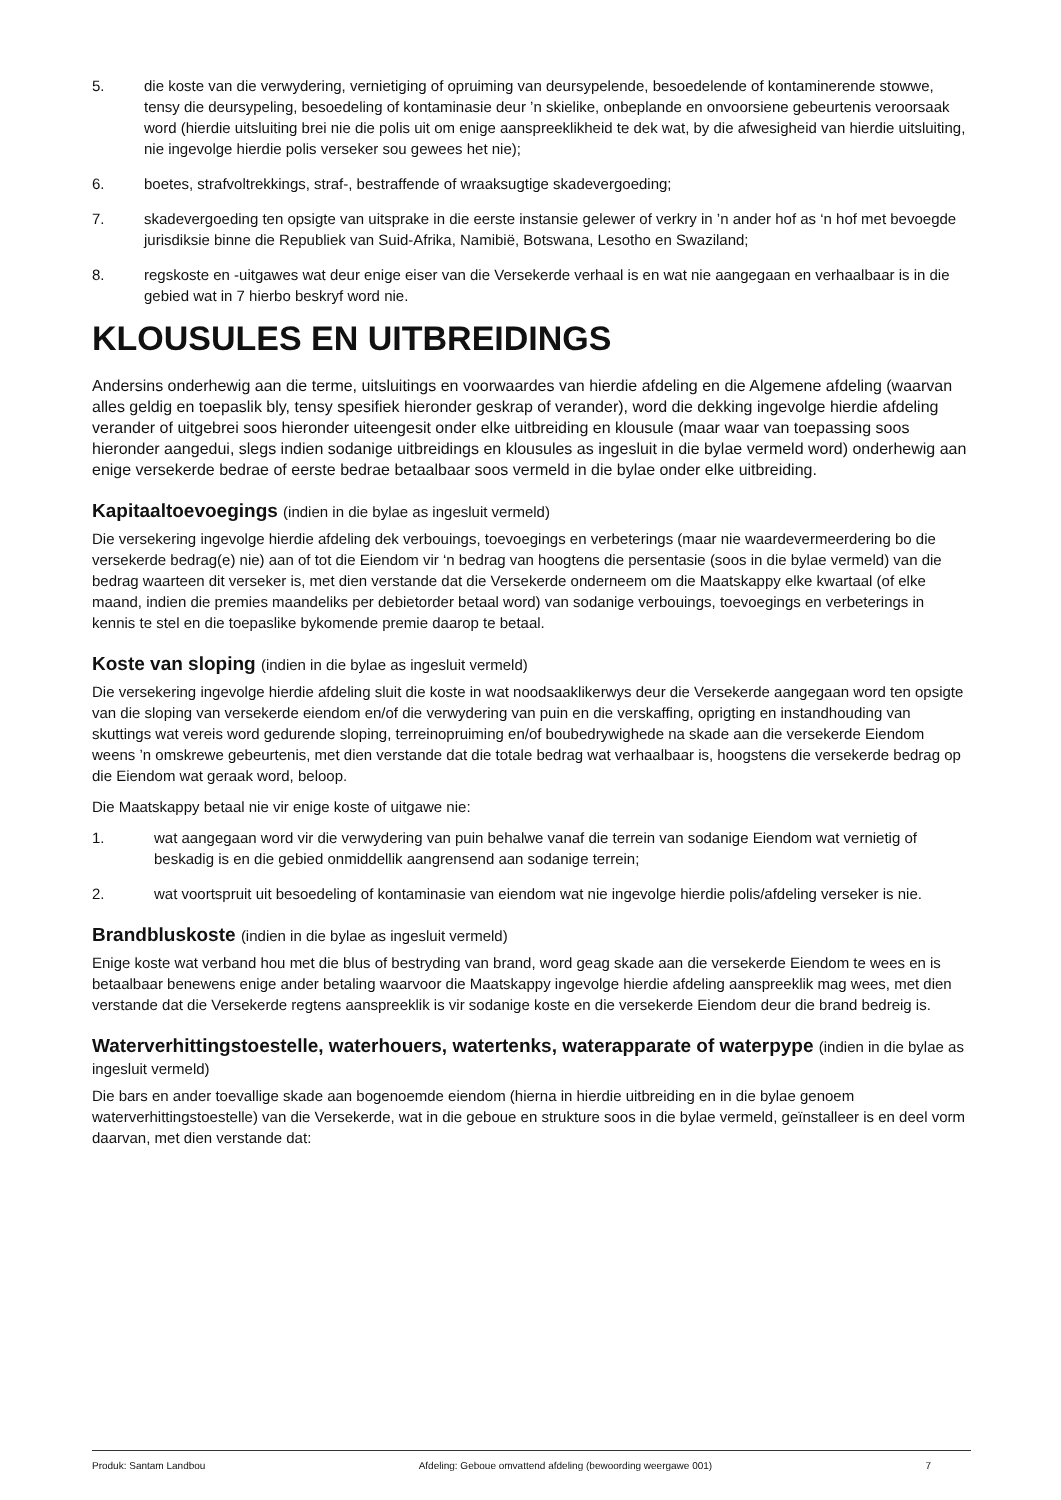5. die koste van die verwydering, vernietiging of opruiming van deursypelende, besoedelende of kontaminerende stowwe, tensy die deursypeling, besoedeling of kontaminasie deur ’n skielike, onbeplande en onvoorsiene gebeurtenis veroorsaak word (hierdie uitsluiting brei nie die polis uit om enige aanspreeklikheid te dek wat, by die afwesigheid van hierdie uitsluiting, nie ingevolge hierdie polis verseker sou gewees het nie);
6. boetes, strafvoltrekkings, straf-, bestraffende of wraaksugtige skadevergoeding;
7. skadevergoeding ten opsigte van uitsprake in die eerste instansie gelewer of verkry in ’n ander hof as ‘n hof met bevoegde jurisdiksie binne die Republiek van Suid-Afrika, Namibië, Botswana, Lesotho en Swaziland;
8. regskoste en -uitgawes wat deur enige eiser van die Versekerde verhaal is en wat nie aangegaan en verhaalbaar is in die gebied wat in 7 hierbo beskryf word nie.
KLOUSULES EN UITBREIDINGS
Andersins onderhewig aan die terme, uitsluitings en voorwaardes van hierdie afdeling en die Algemene afdeling (waarvan alles geldig en toepaslik bly, tensy spesifiek hieronder geskrap of verander), word die dekking ingevolge hierdie afdeling verander of uitgebrei soos hieronder uiteengesit onder elke uitbreiding en klousule (maar waar van toepassing soos hieronder aangedui, slegs indien sodanige uitbreidings en klousules as ingesluit in die bylae vermeld word) onderhewig aan enige versekerde bedrae of eerste bedrae betaalbaar soos vermeld in die bylae onder elke uitbreiding.
Kapitaaltoevoegings (indien in die bylae as ingesluit vermeld)
Die versekering ingevolge hierdie afdeling dek verbouings, toevoegings en verbeterings (maar nie waardevermeerdering bo die versekerde bedrag(e) nie) aan of tot die Eiendom vir ‘n bedrag van hoogtens die persentasie (soos in die bylae vermeld) van die bedrag waarteen dit verseker is, met dien verstande dat die Versekerde onderneem om die Maatskappy elke kwartaal (of elke maand, indien die premies maandeliks per debietorder betaal word) van sodanige verbouings, toevoegings en verbeterings in kennis te stel en die toepaslike bykomende premie daarop te betaal.
Koste van sloping (indien in die bylae as ingesluit vermeld)
Die versekering ingevolge hierdie afdeling sluit die koste in wat noodsaaklikerwys deur die Versekerde aangegaan word ten opsigte van die sloping van versekerde eiendom en/of die verwydering van puin en die verskaffing, oprigting en instandhouding van skuttings wat vereis word gedurende sloping, terreinopruiming en/of boubedrywighede na skade aan die versekerde Eiendom weens ’n omskrewe gebeurtenis, met dien verstande dat die totale bedrag wat verhaalbaar is, hoogstens die versekerde bedrag op die Eiendom wat geraak word, beloop.
Die Maatskappy betaal nie vir enige koste of uitgawe nie:
1. wat aangegaan word vir die verwydering van puin behalwe vanaf die terrein van sodanige Eiendom wat vernietig of beskadig is en die gebied onmiddellik aangrensend aan sodanige terrein;
2. wat voortspruit uit besoedeling of kontaminasie van eiendom wat nie ingevolge hierdie polis/afdeling verseker is nie.
Brandbluskoste (indien in die bylae as ingesluit vermeld)
Enige koste wat verband hou met die blus of bestryding van brand, word geag skade aan die versekerde Eiendom te wees en is betaalbaar benewens enige ander betaling waarvoor die Maatskappy ingevolge hierdie afdeling aanspreeklik mag wees, met dien verstande dat die Versekerde regtens aanspreeklik is vir sodanige koste en die versekerde Eiendom deur die brand bedreig is.
Waterverhittingstoestelle, waterhouers, watertenks, waterapparate of waterpype (indien in die bylae as ingesluit vermeld)
Die bars en ander toevallige skade aan bogenoemde eiendom (hierna in hierdie uitbreiding en in die bylae genoem waterverhittingstoestelle) van die Versekerde, wat in die geboue en strukture soos in die bylae vermeld, geïnstalleer is en deel vorm daarvan, met dien verstande dat:
Produk: Santam Landbou Afdeling: Geboue omvattend afdeling (bewoording weergawe 001) 7